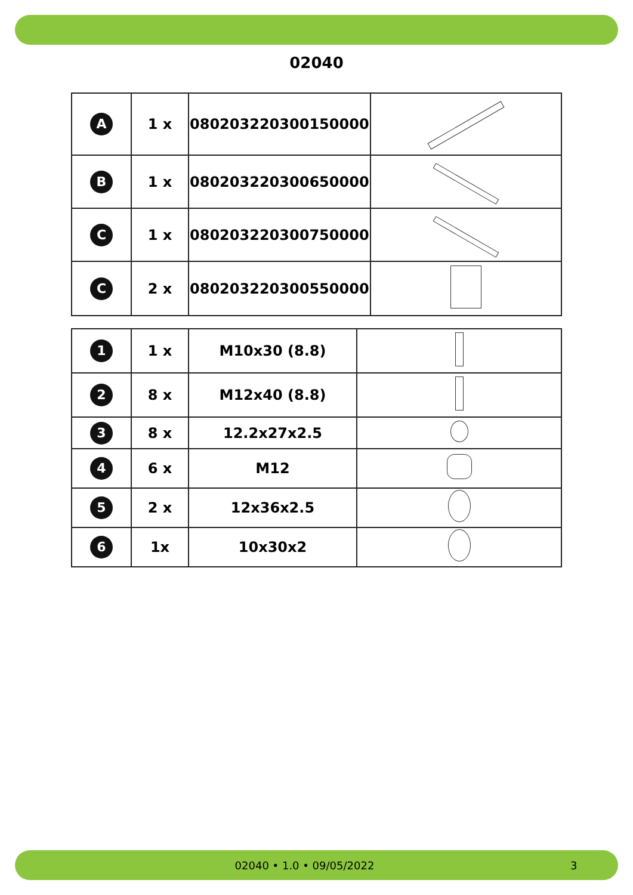02040
| A | 1 x | 080203220300150000 | |
| B | 1 x | 080203220300650000 | |
| C | 1 x | 080203220300750000 | |
| C | 2 x | 080203220300550000 | |
| 1 | 1 x | M10x30 (8.8) | |
| 2 | 8 x | M12x40 (8.8) | |
| 3 | 8 x | 12.2x27x2.5 | |
| 4 | 6 x | M12 | |
| 5 | 2 x | 12x36x2.5 | |
| 6 | 1x | 10x30x2 | |
02040 • 1.0 • 09/05/2022 3